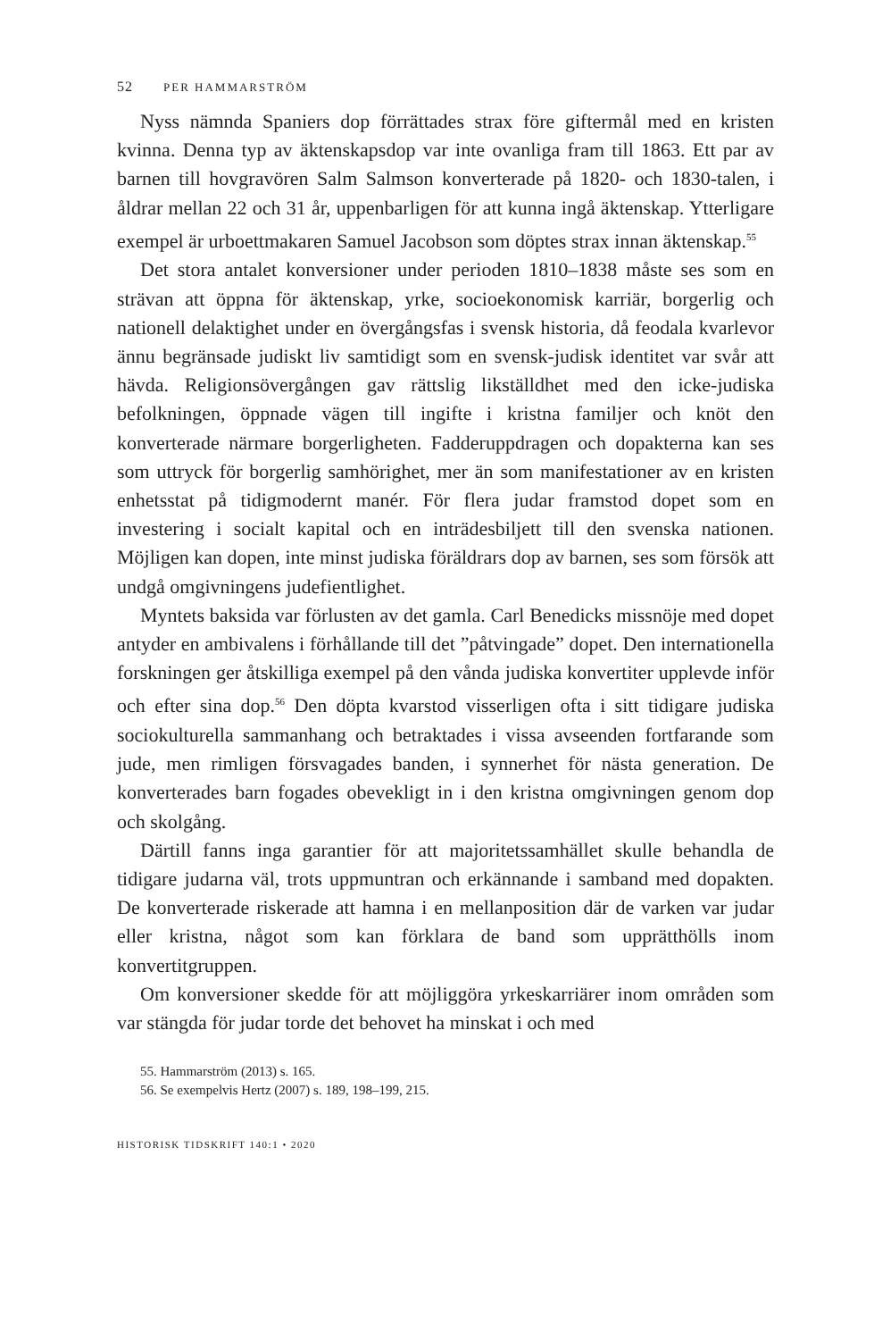52 PER HAMMARSTRÖM
Nyss nämnda Spaniers dop förrättades strax före giftermål med en kristen kvinna. Denna typ av äktenskapsdop var inte ovanliga fram till 1863. Ett par av barnen till hovgravören Salm Salmson konverterade på 1820- och 1830-talen, i åldrar mellan 22 och 31 år, uppenbarligen för att kunna ingå äktenskap. Ytterligare exempel är urboettmakaren Samuel Jacobson som döptes strax innan äktenskap.<sup>55</sup>
Det stora antalet konversioner under perioden 1810–1838 måste ses som en strävan att öppna för äktenskap, yrke, socioekonomisk karriär, borgerlig och nationell delaktighet under en övergångsfas i svensk historia, då feodala kvarlevor ännu begränsade judiskt liv samtidigt som en svensk-judisk identitet var svår att hävda. Religionsövergången gav rättslig likställdhet med den icke-judiska befolkningen, öppnade vägen till ingifte i kristna familjer och knöt den konverterade närmare borgerligheten. Fadderuppdragen och dopakterna kan ses som uttryck för borgerlig samhörighet, mer än som manifestationer av en kristen enhetsstat på tidigmodernt manér. För flera judar framstod dopet som en investering i socialt kapital och en inträdesbiljett till den svenska nationen. Möjligen kan dopen, inte minst judiska föräldrars dop av barnen, ses som försök att undgå omgivningens judefientlighet.
Myntets baksida var förlusten av det gamla. Carl Benedicks missnöje med dopet antyder en ambivalens i förhållande till det ”påtvingade” dopet. Den internationella forskningen ger åtskilliga exempel på den vånda judiska konvertiter upplevde inför och efter sina dop.<sup>56</sup> Den döpta kvarstod visserligen ofta i sitt tidigare judiska sociokulturella sammanhang och betraktades i vissa avseenden fortfarande som jude, men rimligen försvagades banden, i synnerhet för nästa generation. De konverterades barn fogades obevekligt in i den kristna omgivningen genom dop och skolgång.
Därtill fanns inga garantier för att majoritetssamhället skulle behandla de tidigare judarna väl, trots uppmuntran och erkännande i samband med dopakten. De konverterade riskerade att hamna i en mellanposition där de varken var judar eller kristna, något som kan förklara de band som upprätthölls inom konvertitgruppen.
Om konversioner skedde för att möjliggöra yrkeskarriärer inom områden som var stängda för judar torde det behovet ha minskat i och med
55. Hammarström (2013) s. 165.
56. Se exempelvis Hertz (2007) s. 189, 198–199, 215.
HISTORISK TIDSKRIFT 140:1 • 2020